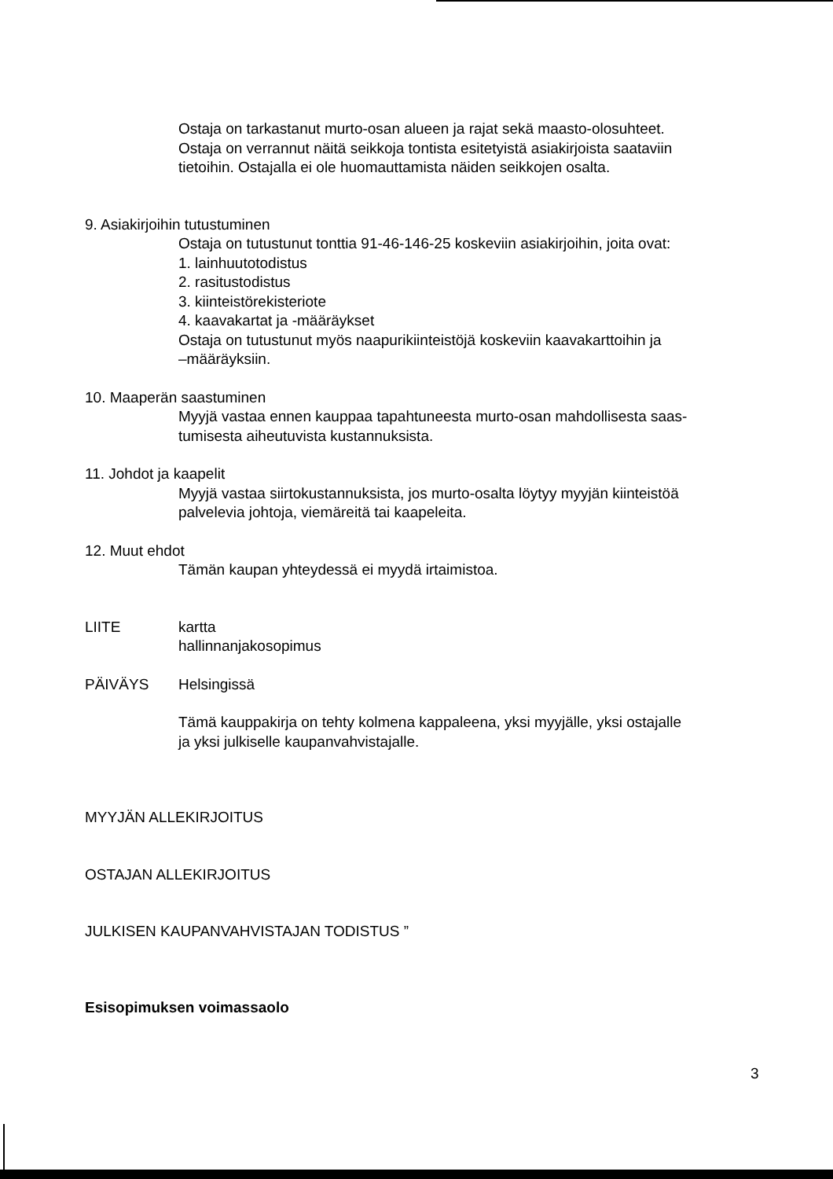Ostaja on tarkastanut murto-osan alueen ja rajat sekä maasto-olosuhteet.
Ostaja on verrannut näitä seikkoja tontista esitetyistä asiakirjoista saataviin
tietoihin. Ostajalla ei ole huomauttamista näiden seikkojen osalta.
9. Asiakirjoihin tutustuminen
Ostaja on tutustunut tonttia 91-46-146-25 koskeviin asiakirjoihin, joita ovat:
1. lainhuutotodistus
2. rasitustodistus
3. kiinteistörekisteriote
4. kaavakartat ja -määräykset
Ostaja on tutustunut myös naapurikiinteistöjä koskeviin kaavakarttoihin ja
–määräyksiin.
10. Maaperän saastuminen
Myyjä vastaa ennen kauppaa tapahtuneesta murto-osan mahdollisesta saas-
tumisesta aiheutuvista kustannuksista.
11. Johdot ja kaapelit
Myyjä vastaa siirtokustannuksista, jos murto-osalta löytyy myyjän kiinteistöä
palvelevia johtoja, viemäreitä tai kaapeleita.
12. Muut ehdot
Tämän kaupan yhteydessä ei myydä irtaimistoa.
LIITE kartta
hallinnanjakosopimus
PÄIVÄYS Helsingissä
Tämä kauppakirja on tehty kolmena kappaleena, yksi myyjälle, yksi ostajalle
ja yksi julkiselle kaupanvahvistajalle.
MYYJÄN ALLEKIRJOITUS
OSTAJAN ALLEKIRJOITUS
JULKISEN KAUPANVAHVISTAJAN TODISTUS ”
Esisopimuksen voimassaolo
3